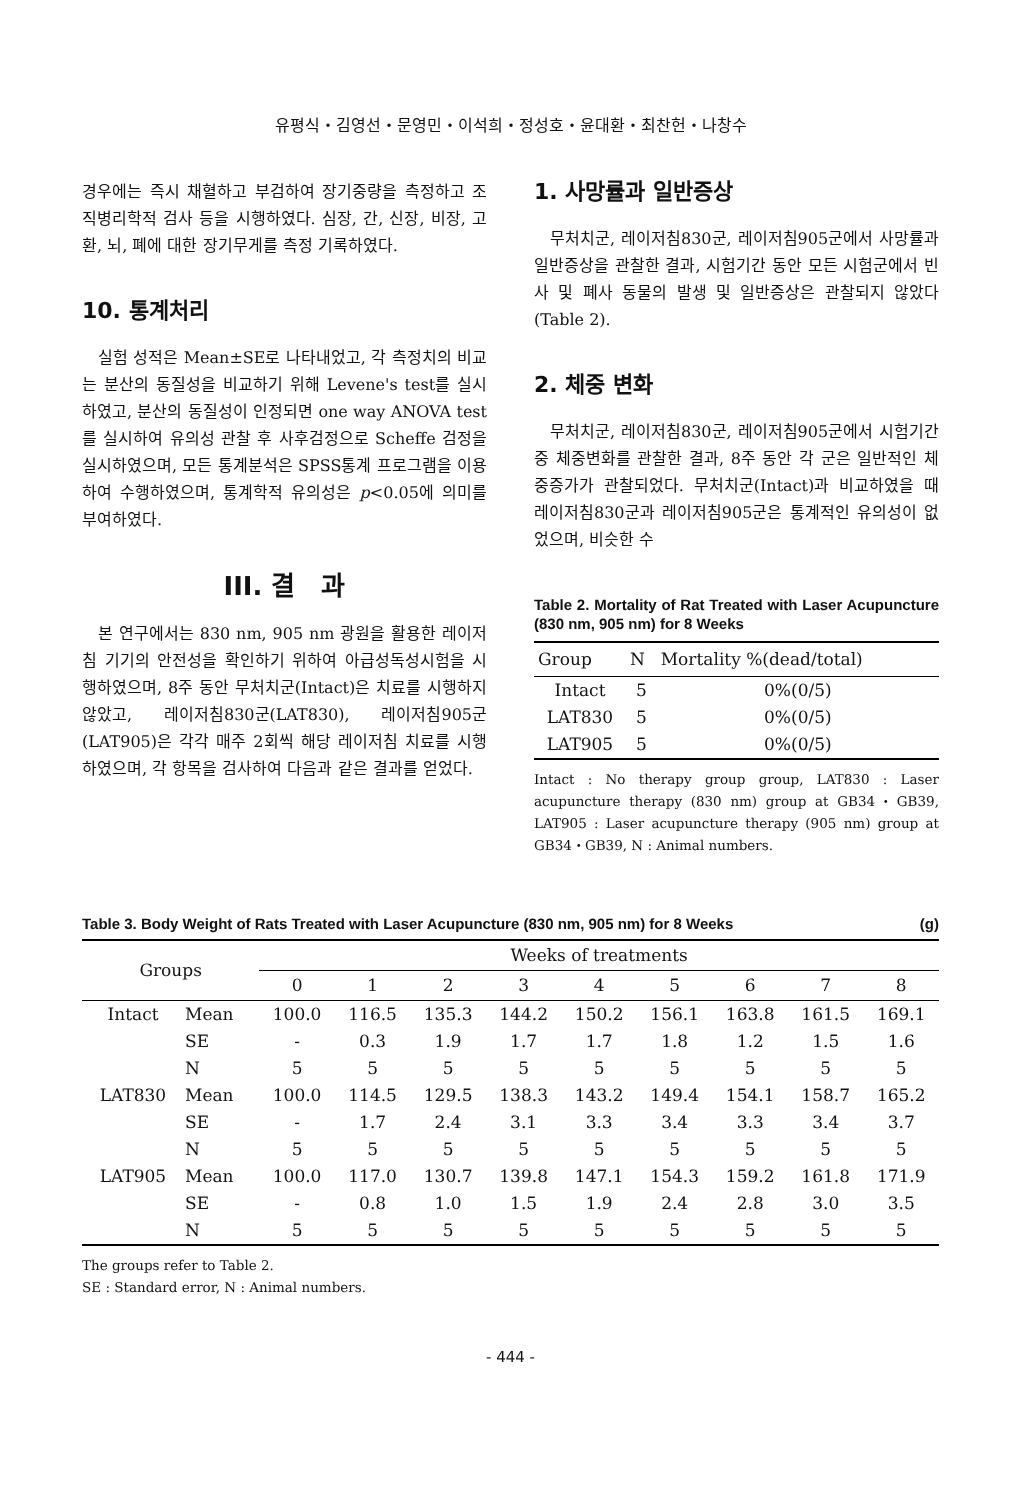유평식・김영선・문영민・이석희・정성호・윤대환・최찬헌・나창수
경우에는 즉시 채혈하고 부검하여 장기중량을 측정하고 조직병리학적 검사 등을 시행하였다. 심장, 간, 신장, 비장, 고환, 뇌, 폐에 대한 장기무게를 측정 기록하였다.
10. 통계처리
실험 성적은 Mean±SE로 나타내었고, 각 측정치의 비교는 분산의 동질성을 비교하기 위해 Levene's test를 실시하였고, 분산의 동질성이 인정되면 one way ANOVA test를 실시하여 유의성 관찰 후 사후검정으로 Scheffe 검정을 실시하였으며, 모든 통계분석은 SPSS통계 프로그램을 이용하여 수행하였으며, 통계학적 유의성은 p<0.05에 의미를 부여하였다.
III. 결　과
본 연구에서는 830 nm, 905 nm 광원을 활용한 레이저침 기기의 안전성을 확인하기 위하여 아급성독성시험을 시행하였으며, 8주 동안 무처치군(Intact)은 치료를 시행하지 않았고, 레이저침830군(LAT830), 레이저침905군(LAT905)은 각각 매주 2회씩 해당 레이저침 치료를 시행하였으며, 각 항목을 검사하여 다음과 같은 결과를 얻었다.
1. 사망률과 일반증상
무처치군, 레이저침830군, 레이저침905군에서 사망률과 일반증상을 관찰한 결과, 시험기간 동안 모든 시험군에서 빈사 및 폐사 동물의 발생 및 일반증상은 관찰되지 않았다(Table 2).
2. 체중 변화
무처치군, 레이저침830군, 레이저침905군에서 시험기간 중 체중변화를 관찰한 결과, 8주 동안 각 군은 일반적인 체중증가가 관찰되었다. 무처치군(Intact)과 비교하였을 때 레이저침830군과 레이저침905군은 통계적인 유의성이 없었으며, 비슷한 수
Table 2. Mortality of Rat Treated with Laser Acupuncture (830 nm, 905 nm) for 8 Weeks
| Group | N | Mortality %(dead/total) |
| --- | --- | --- |
| Intact | 5 | 0%(0/5) |
| LAT830 | 5 | 0%(0/5) |
| LAT905 | 5 | 0%(0/5) |
Intact : No therapy group group, LAT830 : Laser acupuncture therapy (830 nm) group at GB34・GB39, LAT905 : Laser acupuncture therapy (905 nm) group at GB34・GB39, N : Animal numbers.
Table 3. Body Weight of Rats Treated with Laser Acupuncture (830 nm, 905 nm) for 8 Weeks (g)
| Groups | | Weeks of treatments | | | | | | | | |
| --- | --- | --- | --- | --- | --- | --- | --- | --- | --- | --- |
| | | 0 | 1 | 2 | 3 | 4 | 5 | 6 | 7 | 8 |
| Intact | Mean | 100.0 | 116.5 | 135.3 | 144.2 | 150.2 | 156.1 | 163.8 | 161.5 | 169.1 |
| | SE | - | 0.3 | 1.9 | 1.7 | 1.7 | 1.8 | 1.2 | 1.5 | 1.6 |
| | N | 5 | 5 | 5 | 5 | 5 | 5 | 5 | 5 | 5 |
| LAT830 | Mean | 100.0 | 114.5 | 129.5 | 138.3 | 143.2 | 149.4 | 154.1 | 158.7 | 165.2 |
| | SE | - | 1.7 | 2.4 | 3.1 | 3.3 | 3.4 | 3.3 | 3.4 | 3.7 |
| | N | 5 | 5 | 5 | 5 | 5 | 5 | 5 | 5 | 5 |
| LAT905 | Mean | 100.0 | 117.0 | 130.7 | 139.8 | 147.1 | 154.3 | 159.2 | 161.8 | 171.9 |
| | SE | - | 0.8 | 1.0 | 1.5 | 1.9 | 2.4 | 2.8 | 3.0 | 3.5 |
| | N | 5 | 5 | 5 | 5 | 5 | 5 | 5 | 5 | 5 |
The groups refer to Table 2.
SE : Standard error, N : Animal numbers.
- 444 -